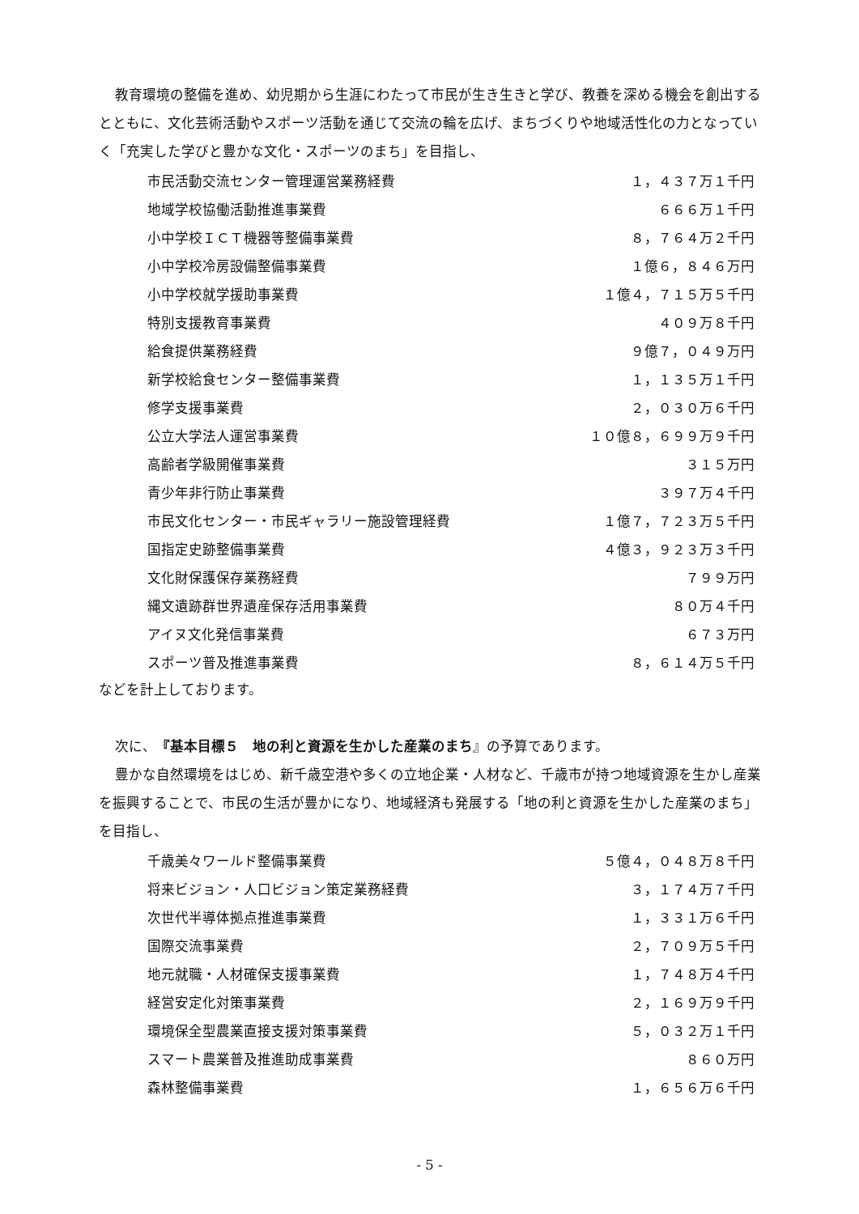教育環境の整備を進め、幼児期から生涯にわたって市民が生き生きと学び、教養を深める機会を創出するとともに、文化芸術活動やスポーツ活動を通じて交流の輪を広げ、まちづくりや地域活性化の力となっていく「充実した学びと豊かな文化・スポーツのまち」を目指し、
| 市民活動交流センター管理運営業務経費 | １，４３７万１千円 |
| 地域学校協働活動推進事業費 | ６６６万１千円 |
| 小中学校ＩＣＴ機器等整備事業費 | ８，７６４万２千円 |
| 小中学校冷房設備整備事業費 | １億６，８４６万円 |
| 小中学校就学援助事業費 | １億４，７１５万５千円 |
| 特別支援教育事業費 | ４０９万８千円 |
| 給食提供業務経費 | ９億７，０４９万円 |
| 新学校給食センター整備事業費 | １，１３５万１千円 |
| 修学支援事業費 | ２，０３０万６千円 |
| 公立大学法人運営事業費 | １０億８，６９９万９千円 |
| 高齢者学級開催事業費 | ３１５万円 |
| 青少年非行防止事業費 | ３９７万４千円 |
| 市民文化センター・市民ギャラリー施設管理経費 | １億７，７２３万５千円 |
| 国指定史跡整備事業費 | ４億３，９２３万３千円 |
| 文化財保護保存業務経費 | ７９９万円 |
| 縄文遺跡群世界遺産保存活用事業費 | ８０万４千円 |
| アイヌ文化発信事業費 | ６７３万円 |
| スポーツ普及推進事業費 | ８，６１４万５千円 |
などを計上しております。
次に、『基本目標５　地の利と資源を生かした産業のまち』の予算であります。
豊かな自然環境をはじめ、新千歳空港や多くの立地企業・人材など、千歳市が持つ地域資源を生かし産業を振興することで、市民の生活が豊かになり、地域経済も発展する「地の利と資源を生かした産業のまち」を目指し、
| 千歳美々ワールド整備事業費 | ５億４，０４８万８千円 |
| 将来ビジョン・人口ビジョン策定業務経費 | ３，１７４万７千円 |
| 次世代半導体拠点推進事業費 | １，３３１万６千円 |
| 国際交流事業費 | ２，７０９万５千円 |
| 地元就職・人材確保支援事業費 | １，７４８万４千円 |
| 経営安定化対策事業費 | ２，１６９万９千円 |
| 環境保全型農業直接支援対策事業費 | ５，０３２万１千円 |
| スマート農業普及推進助成事業費 | ８６０万円 |
| 森林整備事業費 | １，６５６万６千円 |
- 5 -